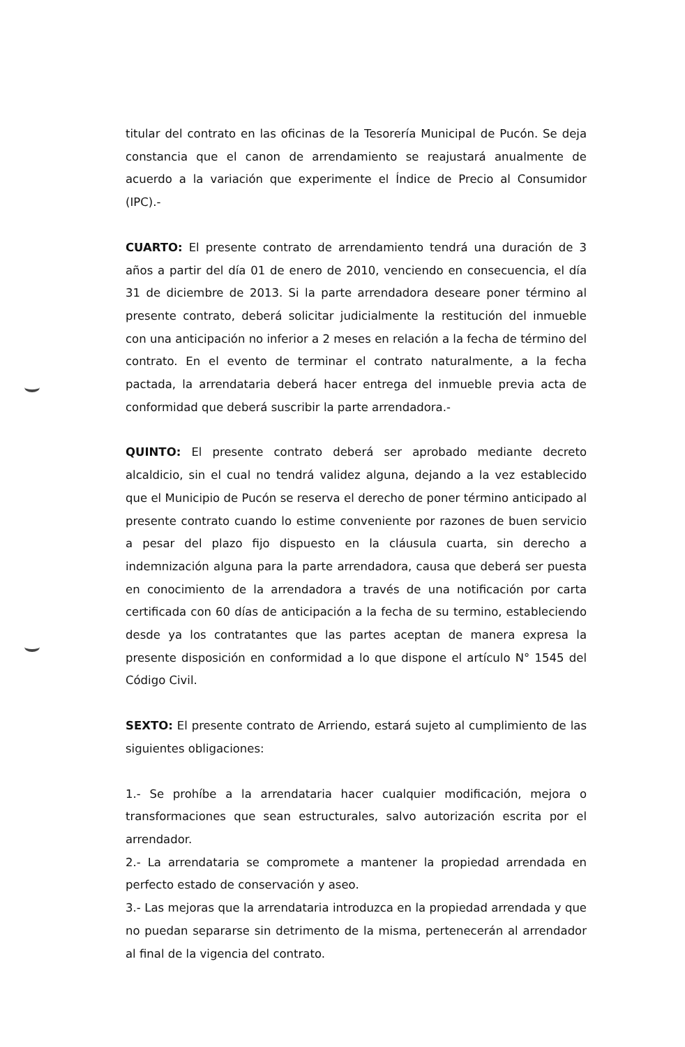titular del contrato en las oficinas de la Tesorería Municipal de Pucón. Se deja constancia que el canon de arrendamiento se reajustará anualmente de acuerdo a la variación que experimente el Índice de Precio al Consumidor (IPC).-
CUARTO: El presente contrato de arrendamiento tendrá una duración de 3 años a partir del día 01 de enero de 2010, venciendo en consecuencia, el día 31 de diciembre de 2013. Si la parte arrendadora deseare poner término al presente contrato, deberá solicitar judicialmente la restitución del inmueble con una anticipación no inferior a 2 meses en relación a la fecha de término del contrato. En el evento de terminar el contrato naturalmente, a la fecha pactada, la arrendataria deberá hacer entrega del inmueble previa acta de conformidad que deberá suscribir la parte arrendadora.-
QUINTO: El presente contrato deberá ser aprobado mediante decreto alcaldicio, sin el cual no tendrá validez alguna, dejando a la vez establecido que el Municipio de Pucón se reserva el derecho de poner término anticipado al presente contrato cuando lo estime conveniente por razones de buen servicio a pesar del plazo fijo dispuesto en la cláusula cuarta, sin derecho a indemnización alguna para la parte arrendadora, causa que deberá ser puesta en conocimiento de la arrendadora a través de una notificación por carta certificada con 60 días de anticipación a la fecha de su termino, estableciendo desde ya los contratantes que las partes aceptan de manera expresa la presente disposición en conformidad a lo que dispone el artículo N° 1545 del Código Civil.
SEXTO: El presente contrato de Arriendo, estará sujeto al cumplimiento de las siguientes obligaciones:
1.- Se prohíbe a la arrendataria hacer cualquier modificación, mejora o transformaciones que sean estructurales, salvo autorización escrita por el arrendador.
2.- La arrendataria se compromete a mantener la propiedad arrendada en perfecto estado de conservación y aseo.
3.- Las mejoras que la arrendataria introduzca en la propiedad arrendada y que no puedan separarse sin detrimento de la misma, pertenecerán al arrendador al final de la vigencia del contrato.